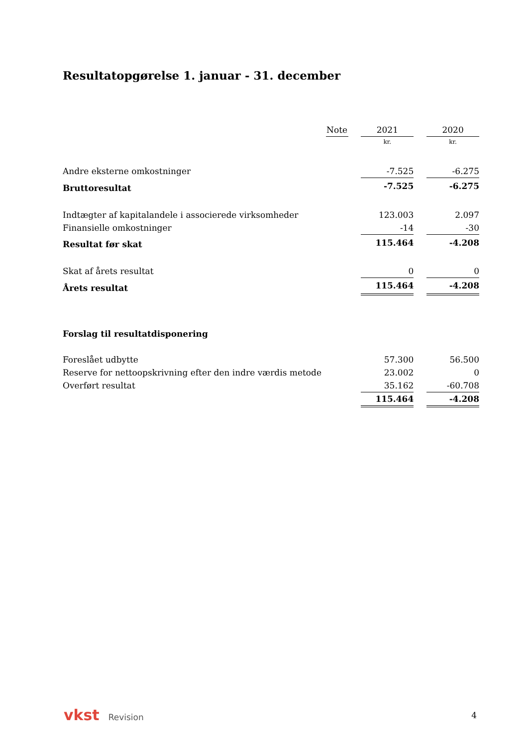Resultatopgørelse 1. januar - 31. december
| | Note | | 2021 | | 2020 |
| | | | kr. | | kr. |
| Andre eksterne omkostninger | | | -7.525 | | -6.275 |
| Bruttoresultat | | | -7.525 | | -6.275 |
| Indtægter af kapitalandele i associerede virksomheder | | | 123.003 | | 2.097 |
| Finansielle omkostninger | | | -14 | | -30 |
| Resultat før skat | | | 115.464 | | -4.208 |
| Skat af årets resultat | | | 0 | | 0 |
| Årets resultat | | | 115.464 | | -4.208 |
| Forslag til resultatdisponering | | | | | |
| Foreslået udbytte | | | 57.300 | | 56.500 |
| Reserve for nettoopskrivning efter den indre værdis metode | | | 23.002 | | 0 |
| Overført resultat | | | 35.162 | | -60.708 |
| | | | 115.464 | | -4.208 |
vkst Revision 4